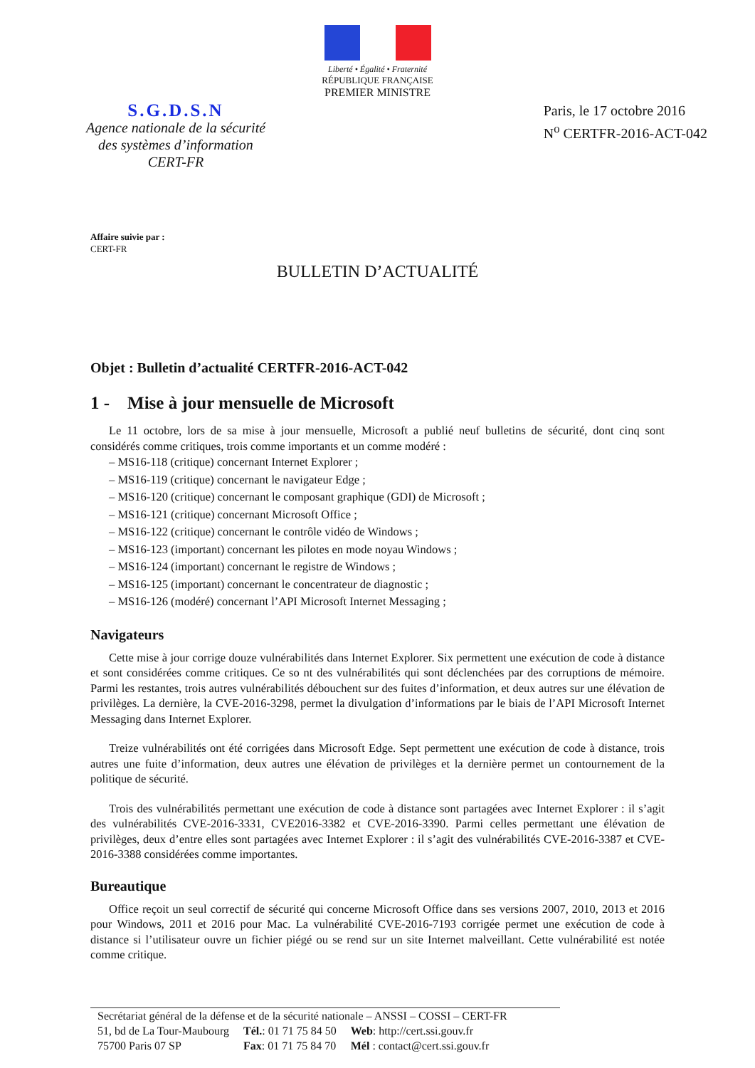Liberté • Égalité • Fraternité
RÉPUBLIQUE FRANÇAISE
PREMIER MINISTRE
S.G.D.S.N
Agence nationale de la sécurité
des systèmes d’information
CERT-FR
Paris, le 17 octobre 2016
N<sup>o</sup> CERTFR-2016-ACT-042
Affaire suivie par :
CERT-FR
BULLETIN D’ACTUALITÉ
Objet : Bulletin d’actualité CERTFR-2016-ACT-042
1 - Mise à jour mensuelle de Microsoft
Le 11 octobre, lors de sa mise à jour mensuelle, Microsoft a publié neuf bulletins de sécurité, dont cinq sont considérés comme critiques, trois comme importants et un comme modéré :
– MS16-118 (critique) concernant Internet Explorer ;
– MS16-119 (critique) concernant le navigateur Edge ;
– MS16-120 (critique) concernant le composant graphique (GDI) de Microsoft ;
– MS16-121 (critique) concernant Microsoft Office ;
– MS16-122 (critique) concernant le contrôle vidéo de Windows ;
– MS16-123 (important) concernant les pilotes en mode noyau Windows ;
– MS16-124 (important) concernant le registre de Windows ;
– MS16-125 (important) concernant le concentrateur de diagnostic ;
– MS16-126 (modéré) concernant l’API Microsoft Internet Messaging ;
Navigateurs
Cette mise à jour corrige douze vulnérabilités dans Internet Explorer. Six permettent une exécution de code à distance et sont considérées comme critiques. Ce so nt des vulnérabilités qui sont déclenchées par des corruptions de mémoire. Parmi les restantes, trois autres vulnérabilités débouchent sur des fuites d’information, et deux autres sur une élévation de privilèges. La dernière, la CVE-2016-3298, permet la divulgation d’informations par le biais de l’API Microsoft Internet Messaging dans Internet Explorer.
Treize vulnérabilités ont été corrigées dans Microsoft Edge. Sept permettent une exécution de code à distance, trois autres une fuite d’information, deux autres une élévation de privilèges et la dernière permet un contournement de la politique de sécurité.
Trois des vulnérabilités permettant une exécution de code à distance sont partagées avec Internet Explorer : il s’agit des vulnérabilités CVE-2016-3331, CVE2016-3382 et CVE-2016-3390. Parmi celles permettant une élévation de privilèges, deux d’entre elles sont partagées avec Internet Explorer : il s’agit des vulnérabilités CVE-2016-3387 et CVE-2016-3388 considérées comme importantes.
Bureautique
Office reçoit un seul correctif de sécurité qui concerne Microsoft Office dans ses versions 2007, 2010, 2013 et 2016 pour Windows, 2011 et 2016 pour Mac. La vulnérabilité CVE-2016-7193 corrigée permet une exécution de code à distance si l’utilisateur ouvre un fichier piégé ou se rend sur un site Internet malveillant. Cette vulnérabilité est notée comme critique.
Secrétariat général de la défense et de la sécurité nationale – ANSSI – COSSI – CERT-FR
| 51, bd de La Tour-Maubourg | Tél. : 01 71 75 84 50 | Web : http://cert.ssi.gouv.fr |
| 75700 Paris 07 SP | Fax : 01 71 75 84 70 | Mél : contact@cert.ssi.gouv.fr |